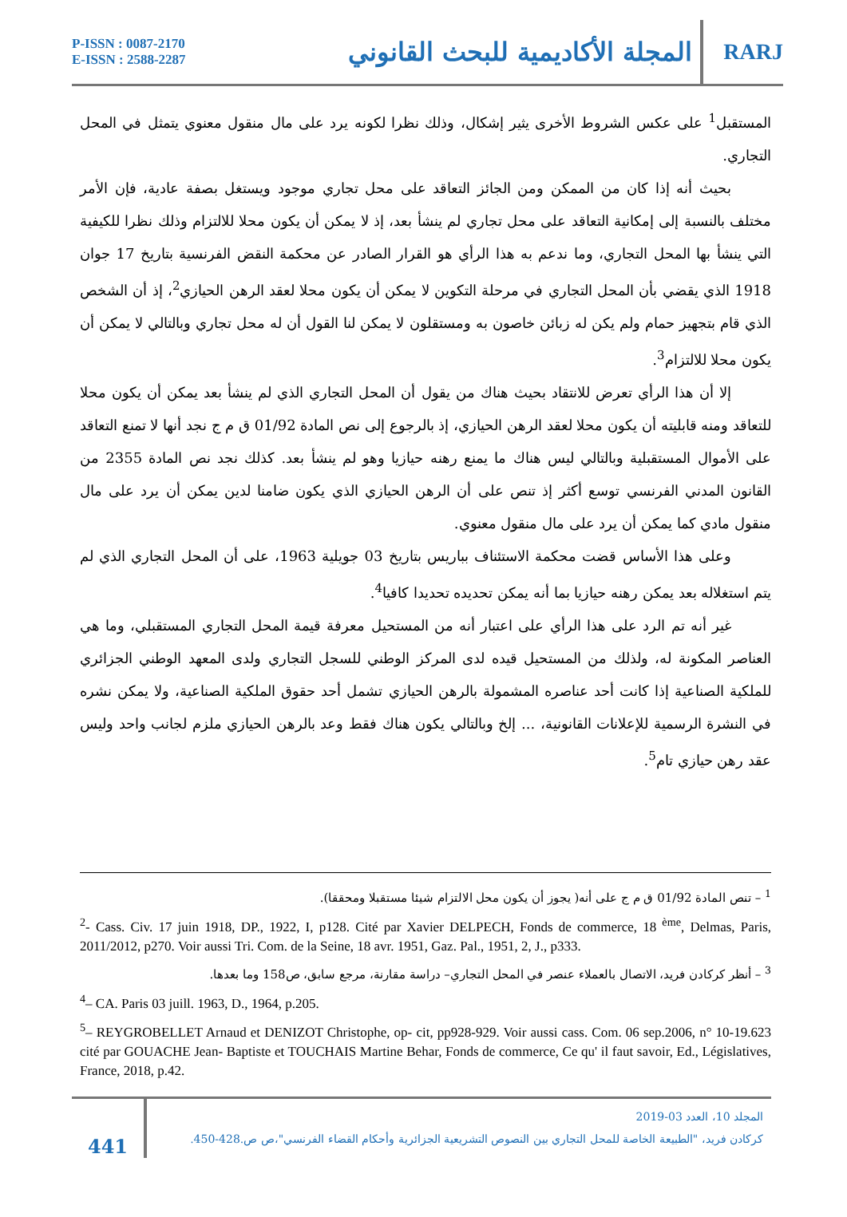P-ISSN : 0087-2170
E-ISSN : 2588-2287
المجلة الأكاديمية للبحث القانوني
RARJ
المستقبل<sup>1</sup> على عكس الشروط الأخرى يثير إشكال، وذلك نظرا لكونه يرد على مال منقول معنوي يتمثل في المحل التجاري.
بحيث أنه إذا كان من الممكن ومن الجائز التعاقد على محل تجاري موجود ويستغل بصفة عادية، فإن الأمر مختلف بالنسبة إلى إمكانية التعاقد على محل تجاري لم ينشأ بعد، إذ لا يمكن أن يكون محلا للالتزام وذلك نظرا للكيفية التي ينشأ بها المحل التجاري، وما ندعم به هذا الرأي هو القرار الصادر عن محكمة النقض الفرنسية بتاريخ 17 جوان 1918 الذي يقضي بأن المحل التجاري في مرحلة التكوين لا يمكن أن يكون محلا لعقد الرهن الحيازي<sup>2</sup>، إذ أن الشخص الذي قام بتجهيز حمام ولم يكن له زبائن خاصون به ومستقلون لا يمكن لنا القول أن له محل تجاري وبالتالي لا يمكن أن يكون محلا للالتزام<sup>3</sup>.
إلا أن هذا الرأي تعرض للانتقاد بحيث هناك من يقول أن المحل التجاري الذي لم ينشأ بعد يمكن أن يكون محلا للتعاقد ومنه قابليته أن يكون محلا لعقد الرهن الحيازي، إذ بالرجوع إلى نص المادة 01/92 ق م ج نجد أنها لا تمنع التعاقد على الأموال المستقبلية وبالتالي ليس هناك ما يمنع رهنه حيازيا وهو لم ينشأ بعد. كذلك نجد نص المادة 2355 من القانون المدني الفرنسي توسع أكثر إذ تنص على أن الرهن الحيازي الذي يكون ضامنا لدين يمكن أن يرد على مال منقول مادي كما يمكن أن يرد على مال منقول معنوي.
وعلى هذا الأساس قضت محكمة الاستئناف بباريس بتاريخ 03 جويلية 1963، على أن المحل التجاري الذي لم يتم استغلاله بعد يمكن رهنه حيازيا بما أنه يمكن تحديده تحديدا كافيا<sup>4</sup>.
غير أنه تم الرد على هذا الرأي على اعتبار أنه من المستحيل معرفة قيمة المحل التجاري المستقبلي، وما هي العناصر المكونة له، ولذلك من المستحيل قيده لدى المركز الوطني للسجل التجاري ولدى المعهد الوطني الجزائري للملكية الصناعية إذا كانت أحد عناصره المشمولة بالرهن الحيازي تشمل أحد حقوق الملكية الصناعية، ولا يمكن نشره في النشرة الرسمية للإعلانات القانونية، ... إلخ وبالتالي يكون هناك فقط وعد بالرهن الحيازي ملزم لجانب واحد وليس عقد رهن حيازي تام<sup>5</sup>.
<sup>1</sup> – تنص المادة 01/92 ق م ج على أنه( يجوز أن يكون محل الالتزام شيئا مستقبلا ومحققا).
<sup>2</sup>- Cass. Civ. 17 juin 1918, DP., 1922, I, p128. Cité par Xavier DELPECH, Fonds de commerce, 18 <sup>ème</sup>, Delmas, Paris, 2011/2012, p270. Voir aussi Tri. Com. de la Seine, 18 avr. 1951, Gaz. Pal., 1951, 2, J., p333.
<sup>3</sup> – أنظر كركادن فريد، الاتصال بالعملاء عنصر في المحل التجاري– دراسة مقارنة، مرجع سابق، ص158 وما بعدها.
<sup>4</sup>– CA. Paris 03 juill. 1963, D., 1964, p.205.
<sup>5</sup>– REYGROBELLET Arnaud et DENIZOT Christophe, op- cit, pp928-929. Voir aussi cass. Com. 06 sep.2006, n° 10-19.623 cité par GOUACHE Jean- Baptiste et TOUCHAIS Martine Behar, Fonds de commerce, Ce qu' il faut savoir, Ed., Législatives, France, 2018, p.42.
441
المجلد 10، العدد 03-2019
كركادن فريد، "الطبيعة الخاصة للمحل التجاري بين النصوص التشريعية الجزائرية وأحكام القضاء الفرنسي"،ص ص.428-450.